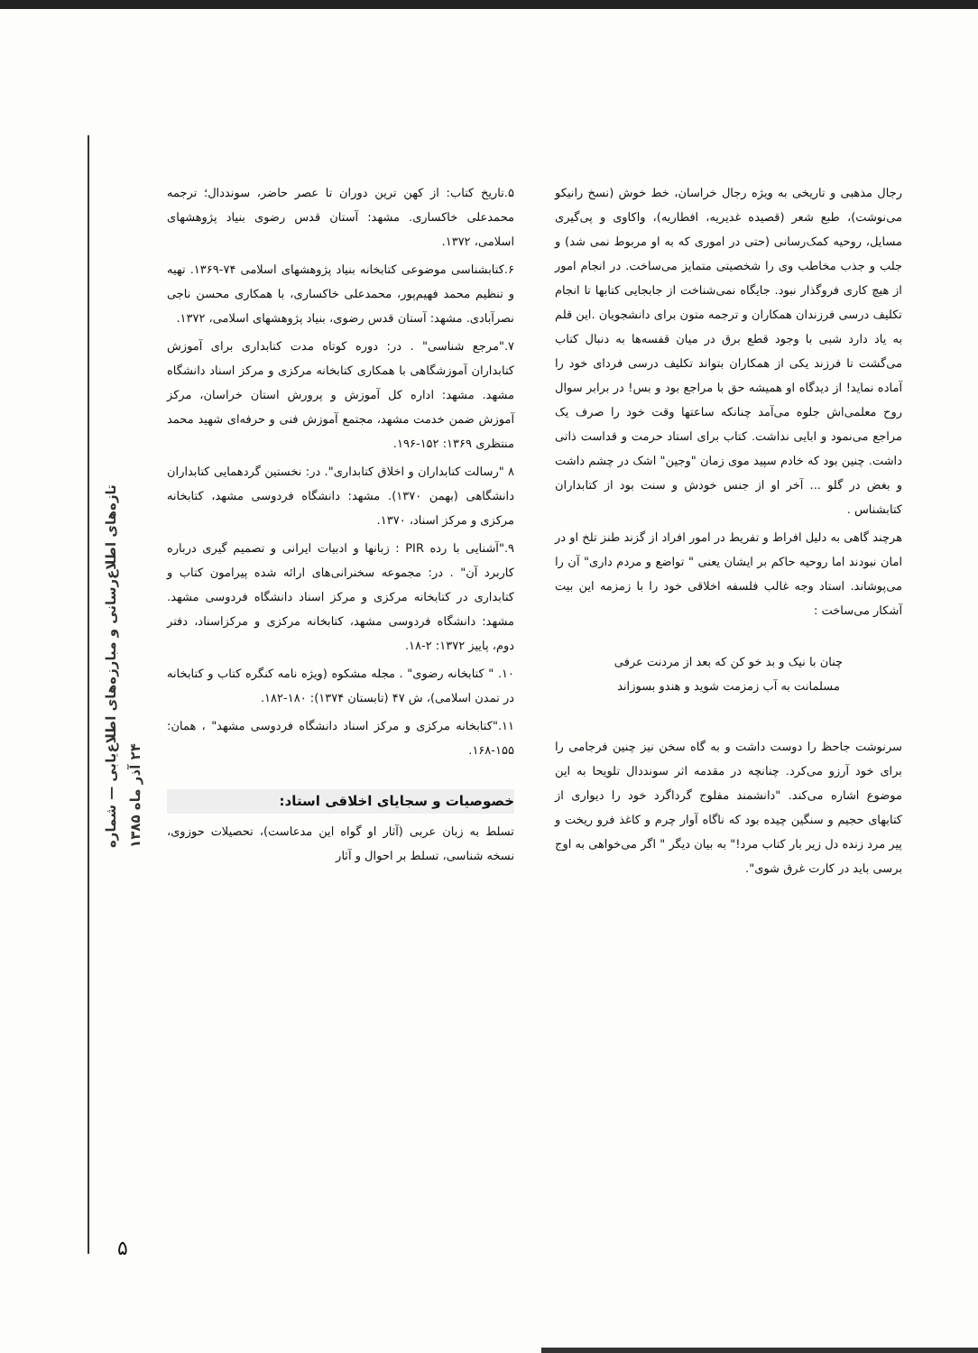تازه‌های اطلاع‌رسانی و مبارزه‌های اطلاع‌یابی — شماره ۲۴ آذر ماه ۱۳۸۵
۵.تاریخ کتاب: از کهن ترین دوران تا عصر حاضر، سونددال؛ ترجمه محمدعلی خاکساری. مشهد: آستان قدس رضوی بنیاد پژوهشهای اسلامی، ۱۳۷۲.
۶.کتابشناسی موضوعی کتابخانه بنیاد پژوهشهای اسلامی ۷۴-۱۳۶۹. تهیه و تنظیم محمد فهیم‌پور، محمدعلی خاکساری، با همکاری محسن ناجی نصرآبادی. مشهد: آستان قدس رضوی، بنیاد پژوهشهای اسلامی، ۱۳۷۲.
۷."مرجع شناسی" . در: دوره کوتاه مدت کتابداری برای آموزش کتابداران آموزشگاهی با همکاری کتابخانه مرکزی و مرکز اسناد دانشگاه مشهد. مشهد: اداره کل آموزش و پرورش استان خراسان، مرکز آموزش ضمن خدمت مشهد، مجتمع آموزش فنی و حرفه‌ای شهید محمد منتظری ۱۳۶۹: ۱۵۲-۱۹۶.
۸ "رسالت کتابداران و اخلاق کتابداری". در: نخستین گردهمایی کتابداران دانشگاهی (بهمن ۱۳۷۰). مشهد: دانشگاه فردوسی مشهد، کتابخانه مرکزی و مرکز اسناد، ۱۳۷۰.
۹."آشنایی با رده PIR : زبانها و ادبیات ایرانی و تصمیم گیری درباره کاربرد آن" . در: مجموعه سخنرانی‌های ارائه شده پیرامون کتاب و کتابداری در کتابخانه مرکزی و مرکز اسناد دانشگاه فردوسی مشهد. مشهد: دانشگاه فردوسی مشهد، کتابخانه مرکزی و مرکزاسناد، دفتر دوم، پاییز ۱۳۷۲: ۲-۱۸.
۱۰. " کتابخانه رضوی" . مجله مشکوه (ویژه نامه کنگره کتاب و کتابخانه در تمدن اسلامی)، ش ۴۷ (تابستان ۱۳۷۴): ۱۸۰-۱۸۲.
۱۱."کتابخانه مرکزی و مرکز اسناد دانشگاه فردوسی مشهد" ، همان: ۱۵۵-۱۶۸.
خصوصیات و سجایای اخلاقی استاد:
تسلط به زبان عربی (آثار او گواه این مدعاست)، تحصیلات حوزوی، نسخه شناسی، تسلط بر احوال و آثار
رجال مذهبی و تاریخی به ویژه رجال خراسان، خط خوش (نسخ رانیکو می‌نوشت)، طبع شعر (قصیده غدیریه، افطاریه)، واکاوی و پی‌گیری مسایل، روحیه کمک‌رسانی (حتی در اموری که به او مربوط نمی شد) و جلب و جذب مخاطب وی را شخصیتی متمایز می‌ساخت. در انجام امور از هیچ کاری فروگذار نبود. جایگاه نمی‌شناخت از جابجایی کتابها تا انجام تکلیف درسی فرزندان همکاران و ترجمه متون برای دانشجویان .این قلم به یاد دارد شبی با وجود قطع برق در میان قفسه‌ها به دنبال کتاب می‌گشت تا فرزند یکی از همکاران بتواند تکلیف درسی فردای خود را آماده نماید! از دیدگاه او همیشه حق با مراجع بود و بس! در برابر سوال روح معلمی‌اش جلوه می‌آمد چنانکه ساعتها وقت خود را صرف یک مراجع می‌نمود و ابایی نداشت. کتاب برای استاد حرمت و قداست ذاتی داشت. چنین بود که خادم سپید موی زمان "وجین" اشک در چشم داشت و بغض در گلو ... آخر او از جنس خودش و سنت بود از کتابداران کتابشناس .
هرچند گاهی به دلیل افراط و تفریط در امور افراد از گزند طنز تلخ او در امان نبودند اما روحیه حاکم بر ایشان یعنی " تواضع و مردم داری" آن را می‌پوشاند. استاد وجه غالب فلسفه اخلاقی خود را با زمزمه این بیت آشکار می‌ساخت :
چنان با نیک و بد خو کن که بعد از مردنت عرفی
مسلمانت به آب زمزمت شوید و هندو بسوزاند
سرنوشت جاحظ را دوست داشت و به گاه سخن نیز چنین فرجامی را برای خود آرزو می‌کرد. چنانچه در مقدمه اثر سونددال تلویحا به این موضوع اشاره می‌کند. "دانشمند مفلوج گرداگرد خود را دیواری از کتابهای حجیم و سنگین چیده بود که ناگاه آوار چرم و کاغذ فرو ریخت و پیر مرد زنده دل زیر بار کتاب مرد!" به بیان دیگر " اگر می‌خواهی به اوج برسی باید در کارت غرق شوی".
۵